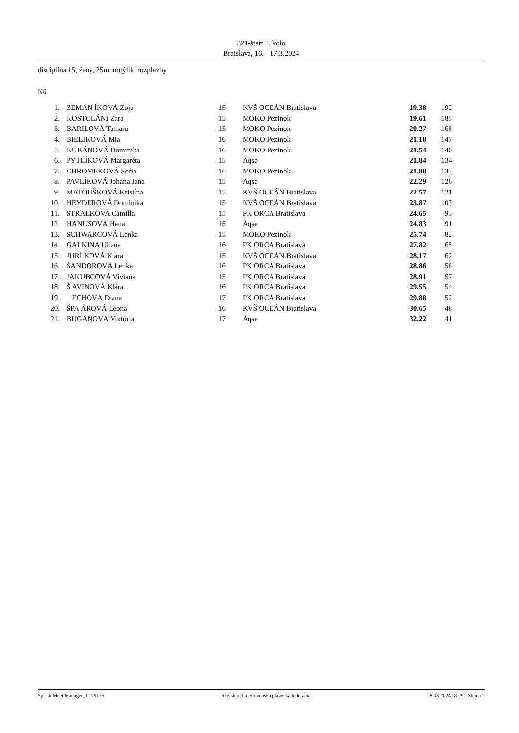321-štart 2. kolo
Braislava, 16. - 17.3.2024
disciplína 15, ženy, 25m motýlik, rozplavby
K6
| 1. | ZEMAN ÍKOVÁ Zoja | 15 | KVŠ OCEÁN Bratislava | 19.38 | 192 |
| 2. | KOSTOLÁNI Zara | 15 | MOKO Pezinok | 19.61 | 185 |
| 3. | BARILOVÁ Tamara | 15 | MOKO Pezinok | 20.27 | 168 |
| 4. | BIELIKOVÁ Mia | 16 | MOKO Pezinok | 21.18 | 147 |
| 5. | KUBÁNOVÁ Dominika | 16 | MOKO Pezinok | 21.54 | 140 |
| 6. | PYTLÍKOVÁ Margaréta | 15 | Aqse | 21.84 | 134 |
| 7. | CHROMEKOVÁ Sofia | 16 | MOKO Pezinok | 21.88 | 133 |
| 8. | PAVLÍKOVÁ Johana Jana | 15 | Aqse | 22.29 | 126 |
| 9. | MATOUŠKOVÁ Kristína | 15 | KVŠ OCEÁN Bratislava | 22.57 | 121 |
| 10. | HEYDEROVÁ Dominika | 15 | KVŠ OCEÁN Bratislava | 23.87 | 103 |
| 11. | STRALKOVA Camilla | 15 | PK ORCA Bratislava | 24.65 | 93 |
| 12. | HANUSOVÁ Hana | 15 | Aqse | 24.83 | 91 |
| 13. | SCHWARCOVÁ Lenka | 15 | MOKO Pezinok | 25.74 | 82 |
| 14. | GALKINA Uliana | 16 | PK ORCA Bratislava | 27.82 | 65 |
| 15. | JURÍ KOVÁ Klára | 15 | KVŠ OCEÁN Bratislava | 28.17 | 62 |
| 16. | ŠANDOROVÁ Lenka | 16 | PK ORCA Bratislava | 28.86 | 58 |
| 17. | JAKUBCOVÁ Viviana | 15 | PK ORCA Bratislava | 28.91 | 57 |
| 18. | Š AVINOVÁ Klára | 16 | PK ORCA Bratislava | 29.55 | 54 |
| 19. | ECHOVÁ Diana | 17 | PK ORCA Bratislava | 29.88 | 52 |
| 20. | ŠPA ÁROVÁ Leona | 16 | KVŠ OCEÁN Bratislava | 30.65 | 48 |
| 21. | BUGANOVÁ Viktória | 17 | Aqse | 32.22 | 41 |
Splash Meet Manager, 11.79125 Registered to Slovenská plavecká federácia 18.03.2024 18:29 - Strana 2